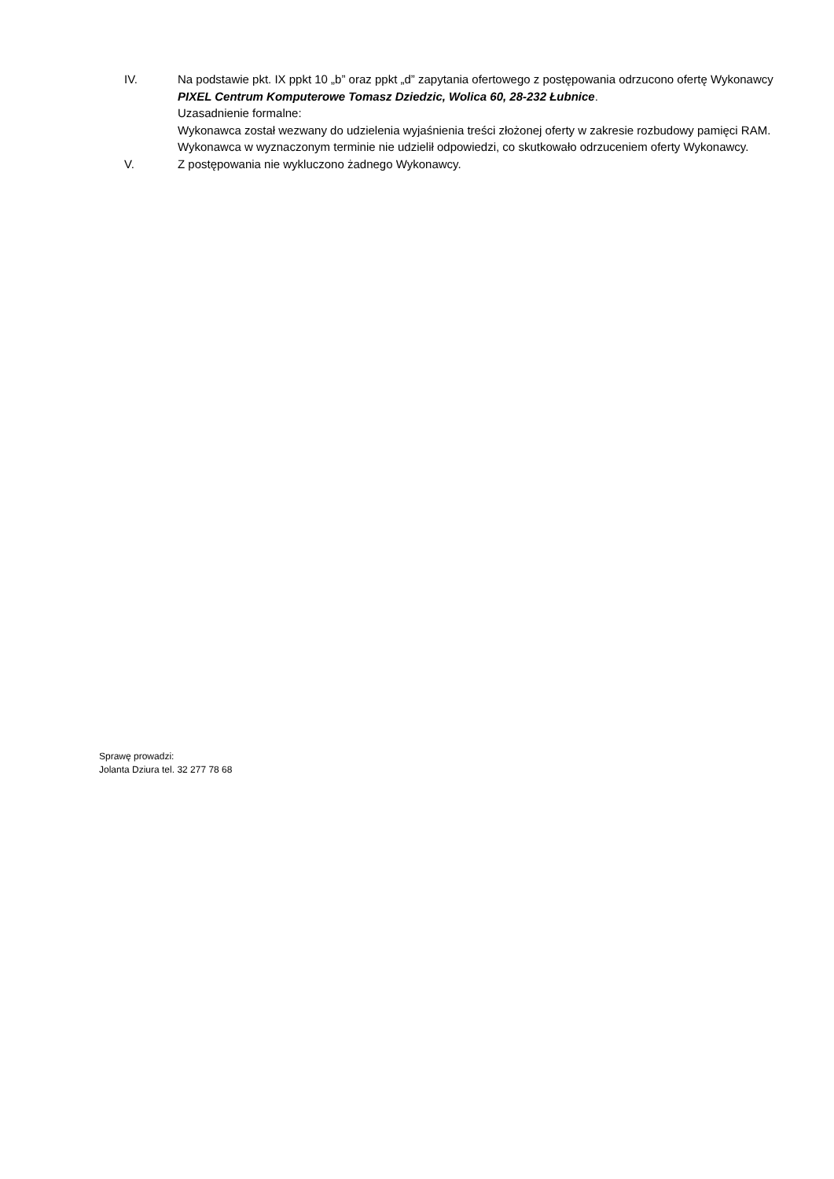IV. Na podstawie pkt. IX ppkt 10 „b” oraz ppkt „d” zapytania ofertowego z postępowania odrzucono ofertę Wykonawcy PIXEL Centrum Komputerowe Tomasz Dziedzic, Wolica 60, 28-232 Łubnice.
Uzasadnienie formalne:
Wykonawca został wezwany do udzielenia wyjaśnienia treści złożonej oferty w zakresie rozbudowy pamięci RAM.
Wykonawca w wyznaczonym terminie nie udzielił odpowiedzi, co skutkowało odrzuceniem oferty Wykonawcy.
V. Z postępowania nie wykluczono żadnego Wykonawcy.
Sprawę prowadzi:
Jolanta Dziura tel. 32 277 78 68